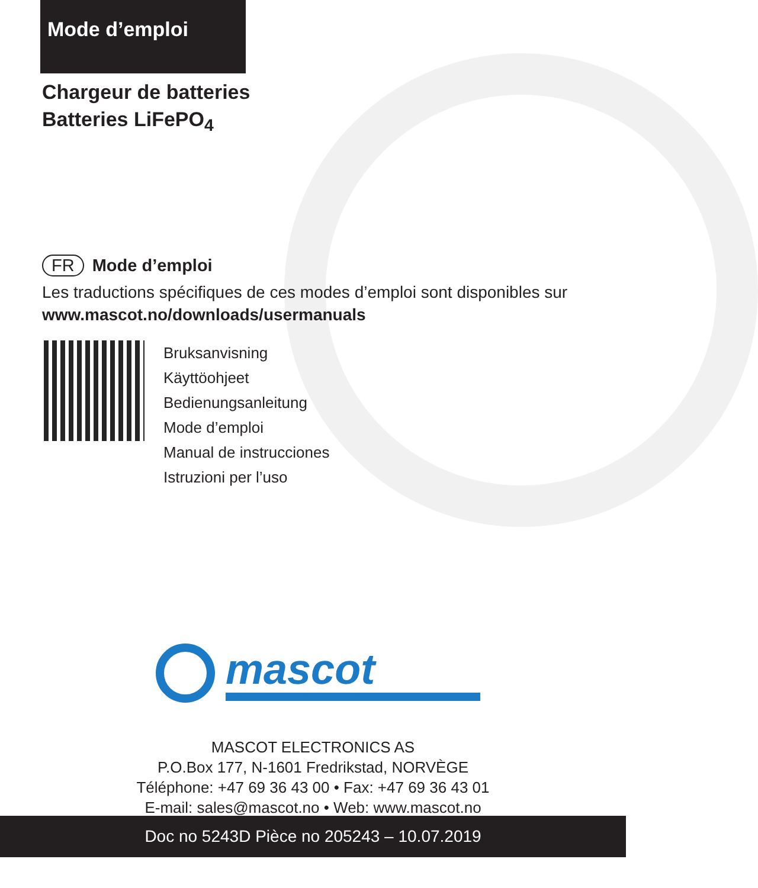Mode d’emploi
Chargeur de batteries
Batteries LiFePO<sub>4</sub>
FR Mode d’emploi
Les traductions spécifiques de ces modes d’emploi sont disponibles sur
www.mascot.no/downloads/usermanuals
Bruksanvisning
Käyttöohjeet
Bedienungsanleitung
Mode d’emploi
Manual de instrucciones
Istruzioni per l’uso
mascot
MASCOT ELECTRONICS AS
P.O.Box 177, N-1601 Fredrikstad, NORVÈGE
Téléphone: +47 69 36 43 00 • Fax: +47 69 36 43 01
E-mail: sales@mascot.no • Web: www.mascot.no
Doc no 5243D Pièce no 205243 – 10.07.2019